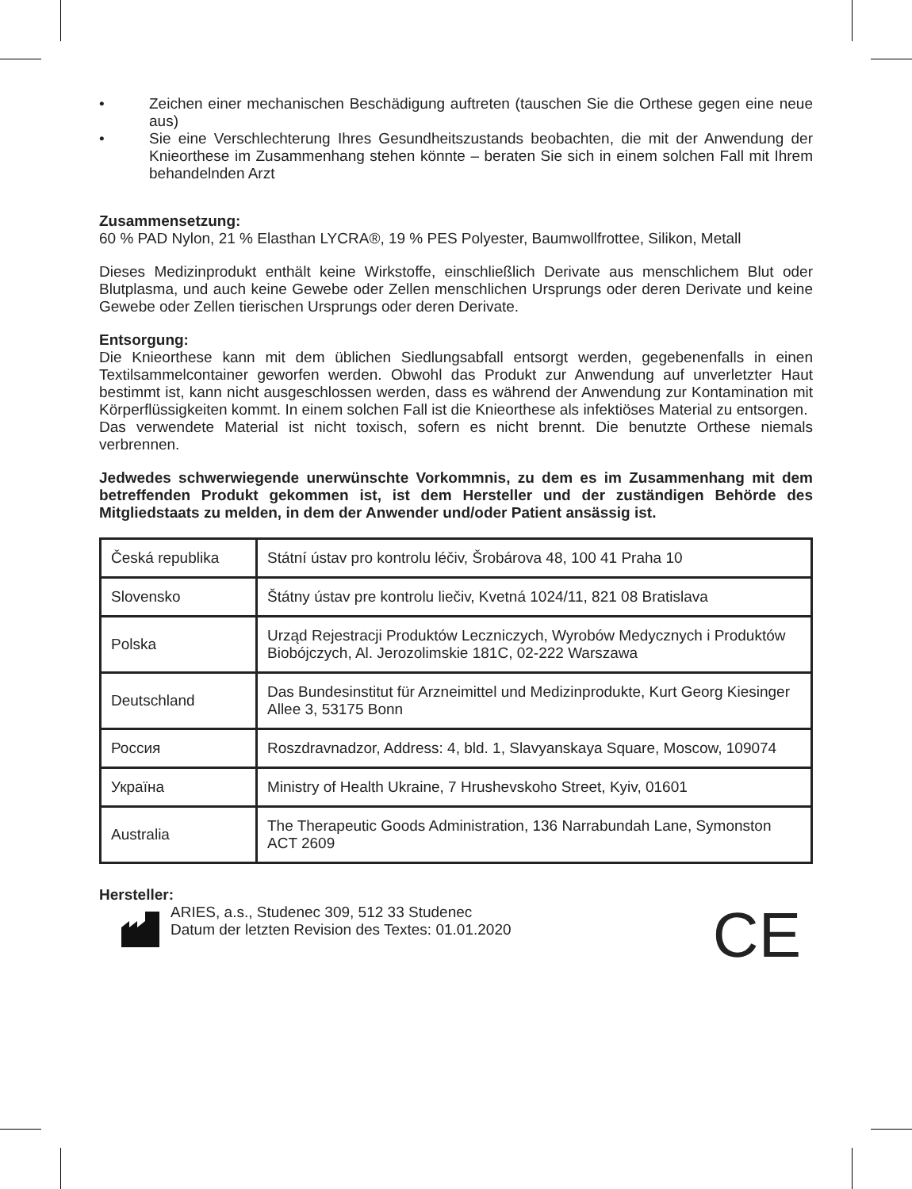• Zeichen einer mechanischen Beschädigung auftreten (tauschen Sie die Orthese gegen eine neue aus)
• Sie eine Verschlechterung Ihres Gesundheitszustands beobachten, die mit der Anwendung der Knieorthese im Zusammenhang stehen könnte – beraten Sie sich in einem solchen Fall mit Ihrem behandelnden Arzt
Zusammensetzung:
60 % PAD Nylon, 21 % Elasthan LYCRA®, 19 % PES Polyester, Baumwollfrottee, Silikon, Metall
Dieses Medizinprodukt enthält keine Wirkstoffe, einschließlich Derivate aus menschlichem Blut oder Blutplasma, und auch keine Gewebe oder Zellen menschlichen Ursprungs oder deren Derivate und keine Gewebe oder Zellen tierischen Ursprungs oder deren Derivate.
Entsorgung:
Die Knieorthese kann mit dem üblichen Siedlungsabfall entsorgt werden, gegebenenfalls in einen Textilsammelcontainer geworfen werden. Obwohl das Produkt zur Anwendung auf unverletzter Haut bestimmt ist, kann nicht ausgeschlossen werden, dass es während der Anwendung zur Kontamination mit Körperflüssigkeiten kommt. In einem solchen Fall ist die Knieorthese als infektiöses Material zu entsorgen.
Das verwendete Material ist nicht toxisch, sofern es nicht brennt. Die benutzte Orthese niemals verbrennen.
Jedwedes schwerwiegende unerwünschte Vorkommnis, zu dem es im Zusammenhang mit dem betreffenden Produkt gekommen ist, ist dem Hersteller und der zuständigen Behörde des Mitgliedstaats zu melden, in dem der Anwender und/oder Patient ansässig ist.
| Česká republika | Státní ústav pro kontrolu léčiv, Šrobárova 48, 100 41 Praha 10 |
| Slovensko | Štátny ústav pre kontrolu liečiv, Kvetná 1024/11, 821 08 Bratislava |
| Polska | Urząd Rejestracji Produktów Leczniczych, Wyrobów Medycznych i Produktów Biobójczych, Al. Jerozolimskie 181C, 02-222 Warszawa |
| Deutschland | Das Bundesinstitut für Arzneimittel und Medizinprodukte, Kurt Georg Kiesinger Allee 3, 53175 Bonn |
| Россия | Roszdravnadzor, Address: 4, bld. 1, Slavyanskaya Square, Moscow, 109074 |
| Україна | Ministry of Health Ukraine, 7 Hrushevskoho Street, Kyiv, 01601 |
| Australia | The Therapeutic Goods Administration, 136 Narrabundah Lane, Symonston ACT 2609 |
Hersteller:
ARIES, a.s., Studenec 309, 512 33 Studenec
Datum der letzten Revision des Textes: 01.01.2020
CE